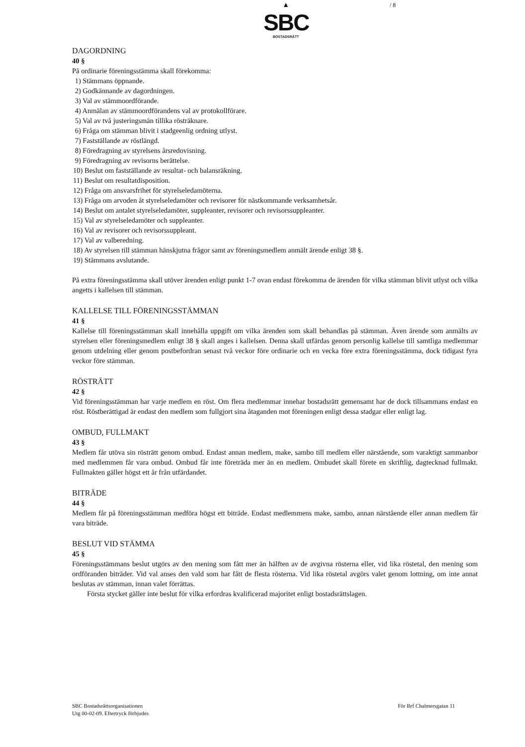▲
SBC
BOSTADSRÄTT
/ 8
DAGORDNING
40 §
På ordinarie föreningsstämma skall förekomma:
1) Stämmans öppnande.
2) Godkännande av dagordningen.
3) Val av stämmoordförande.
4) Anmälan av stämmoordförandens val av protokollförare.
5) Val av två justeringsmän tillika rösträknare.
6) Fråga om stämman blivit i stadgeenlig ordning utlyst.
7) Fastställande av röstlängd.
8) Föredragning av styrelsens årsredovisning.
9) Föredragning av revisorns berättelse.
10) Beslut om fastställande av resultat- och balansräkning.
11) Beslut om resultatdisposition.
12) Fråga om ansvarsfrihet för styrelseledamöterna.
13) Fråga om arvoden åt styrelseledamöter och revisorer för nästkommande verksamhetsår.
14) Beslut om antalet styrelseledamöter, suppleanter, revisorer och revisorssuppleanter.
15) Val av styrelseledamöter och suppleanter.
16) Val av revisorer och revisorssuppleant.
17) Val av valberedning.
18) Av styrelsen till stämman hänskjutna frågor samt av föreningsmedlem anmält ärende enligt 38 §.
19) Stämmans avslutande.
På extra föreningsstämma skall utöver ärenden enligt punkt 1-7 ovan endast förekomma de ärenden för vilka stämman blivit utlyst och vilka angetts i kallelsen till stämman.
KALLELSE TILL FÖRENINGSSTÄMMAN
41 §
Kallelse till föreningsstämman skall innehålla uppgift om vilka ärenden som skall behandlas på stämman. Även ärende som anmälts av styrelsen eller föreningsmedlem enligt 38 § skall anges i kallelsen. Denna skall utfärdas genom personlig kallelse till samtliga medlemmar genom utdelning eller genom postbefordran senast två veckor före ordinarie och en vecka före extra föreningsstämma, dock tidigast fyra veckor före stämman.
RÖSTRÄTT
42 §
Vid föreningsstämman har varje medlem en röst. Om flera medlemmar innehar bostadsrätt gemensamt har de dock tillsammans endast en röst. Röstberättigad är endast den medlem som fullgjort sina åtaganden mot föreningen enligt dessa stadgar eller enligt lag.
OMBUD, FULLMAKT
43 §
Medlem får utöva sin rösträtt genom ombud. Endast annan medlem, make, sambo till medlem eller närstående, som varaktigt sammanbor med medlemmen får vara ombud. Ombud får inte företräda mer än en medlem. Ombudet skall förete en skriftlig, dagtecknad fullmakt. Fullmakten gäller högst ett år från utfärdandet.
BITRÄDE
44 §
Medlem får på föreningsstämman medföra högst ett biträde. Endast medlemmens make, sambo, annan närstående eller annan medlem får vara biträde.
BESLUT VID STÄMMA
45 §
Föreningsstämmans beslut utgörs av den mening som fått mer än hälften av de avgivna rösterna eller, vid lika röstetal, den mening som ordföranden biträder. Vid val anses den vald som har fått de flesta rösterna. Vid lika röstetal avgörs valet genom lottning, om inte annat beslutas av stämman, innan valet förrättas.
Första stycket gäller inte beslut för vilka erfordras kvalificerad majoritet enligt bostadsrättslagen.
SBC Bostadsrättsorganisationen
Utg 00-02-09. Eftertryck förbjudes
För Brf Chalmersgatan 11